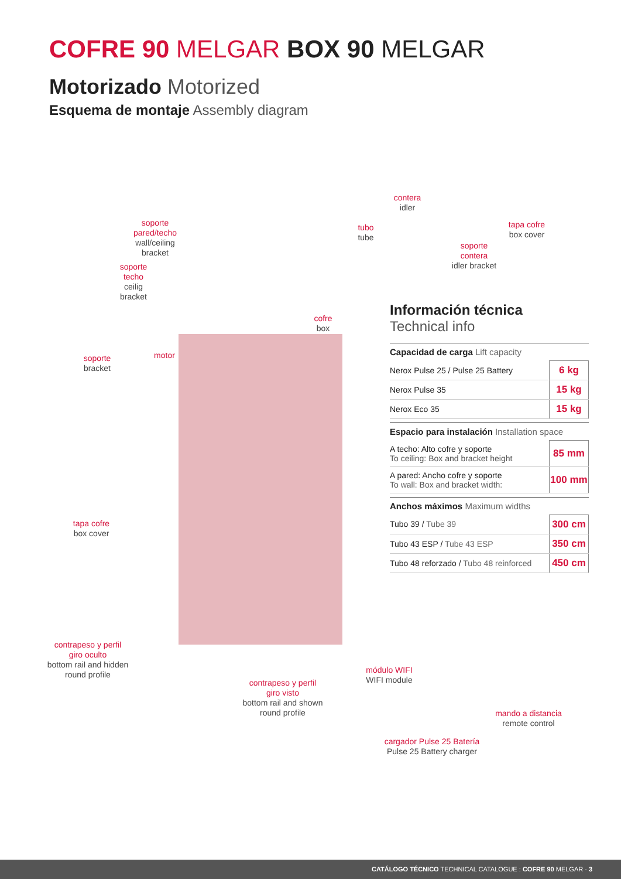COFRE 90 MELGAR BOX 90 MELGAR
Motorizado Motorized
Esquema de montaje Assembly diagram
soporte pared/techo
wall/ceiling bracket
soporte techo
ceilig bracket
contera
idler
tubo
tube
tapa cofre
box cover
soporte contera
idler bracket
cofre
box
soporte
bracket
motor
tapa cofre
box cover
contrapeso y perfil giro oculto
bottom rail and hidden round profile
contrapeso y perfil giro visto
bottom rail and shown round profile
módulo WIFI
WIFI module
mando a distancia
remote control
cargador Pulse 25 Batería
Pulse 25 Battery charger
Información técnica
Technical info
Capacidad de carga Lift capacity
| Nerox Pulse 25 / Pulse 25 Battery | 6 kg |
| Nerox Pulse 35 | 15 kg |
| Nerox Eco 35 | 15 kg |
Espacio para instalación Installation space
| A techo: Alto cofre y soporte To ceiling: Box and bracket height | 85 mm |
| A pared: Ancho cofre y soporte To wall: Box and bracket width: | 100 mm |
Anchos máximos Maximum widths
| Tubo 39 / Tube 39 | 300 cm |
| Tubo 43 ESP / Tube 43 ESP | 350 cm |
| Tubo 48 reforzado / Tubo 48 reinforced | 450 cm |
CATÁLOGO TÉCNICO TECHNICAL CATALOGUE : COFRE 90 MELGAR · 3